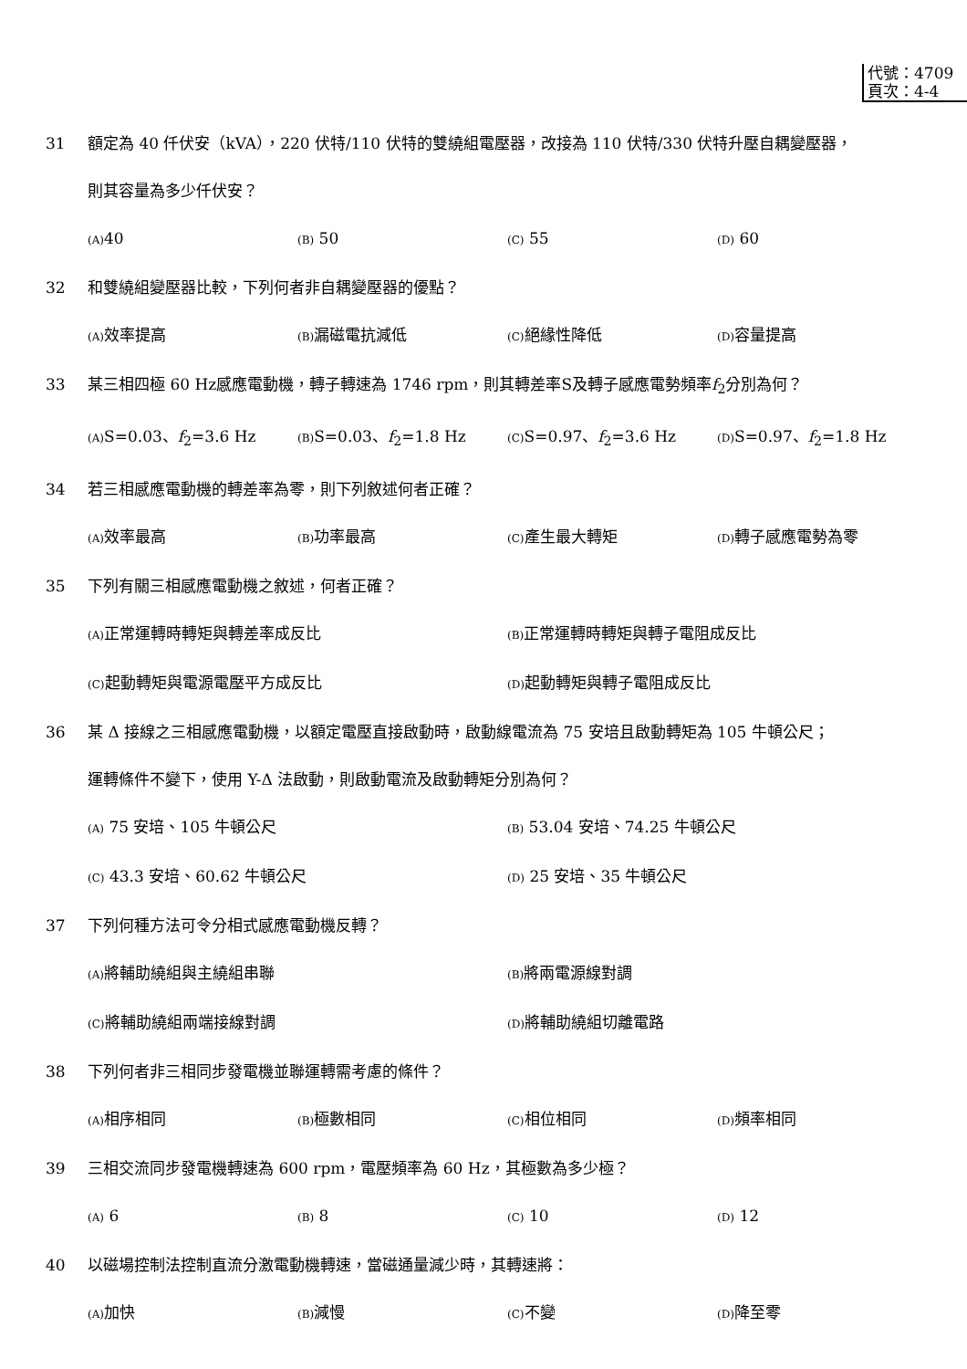代號：4709
頁次：4-4
31 額定為 40 仟伏安（kVA），220 伏特/110 伏特的雙繞組電壓器，改接為 110 伏特/330 伏特升壓自耦變壓器，
則其容量為多少仟伏安？
(A) 40
(B) 50
(C) 55
(D) 60
32 和雙繞組變壓器比較，下列何者非自耦變壓器的優點？
(A) 效率提高
(B) 漏磁電抗減低
(C) 絕緣性降低
(D) 容量提高
33 某三相四極 60 Hz感應電動機，轉子轉速為 1746 rpm，則其轉差率S及轉子感應電勢頻率f<sub>2</sub>分別為何？
(A) S=0.03、f<sub>2</sub>=3.6 Hz
(B) S=0.03、f<sub>2</sub>=1.8 Hz
(C) S=0.97、f<sub>2</sub>=3.6 Hz
(D) S=0.97、f<sub>2</sub>=1.8 Hz
34 若三相感應電動機的轉差率為零，則下列敘述何者正確？
(A) 效率最高
(B) 功率最高
(C) 產生最大轉矩
(D) 轉子感應電勢為零
35 下列有關三相感應電動機之敘述，何者正確？
(A) 正常運轉時轉矩與轉差率成反比
(B) 正常運轉時轉矩與轉子電阻成反比
(C) 起動轉矩與電源電壓平方成反比
(D) 起動轉矩與轉子電阻成反比
36 某 Δ 接線之三相感應電動機，以額定電壓直接啟動時，啟動線電流為 75 安培且啟動轉矩為 105 牛頓公尺；
運轉條件不變下，使用 Y-Δ 法啟動，則啟動電流及啟動轉矩分別為何？
(A) 75 安培、105 牛頓公尺
(B) 53.04 安培、74.25 牛頓公尺
(C) 43.3 安培、60.62 牛頓公尺
(D) 25 安培、35 牛頓公尺
37 下列何種方法可令分相式感應電動機反轉？
(A) 將輔助繞組與主繞組串聯
(B) 將兩電源線對調
(C) 將輔助繞組兩端接線對調
(D) 將輔助繞組切離電路
38 下列何者非三相同步發電機並聯運轉需考慮的條件？
(A) 相序相同
(B) 極數相同
(C) 相位相同
(D) 頻率相同
39 三相交流同步發電機轉速為 600 rpm，電壓頻率為 60 Hz，其極數為多少極？
(A) 6
(B) 8
(C) 10
(D) 12
40 以磁場控制法控制直流分激電動機轉速，當磁通量減少時，其轉速將：
(A) 加快
(B) 減慢
(C) 不變
(D) 降至零